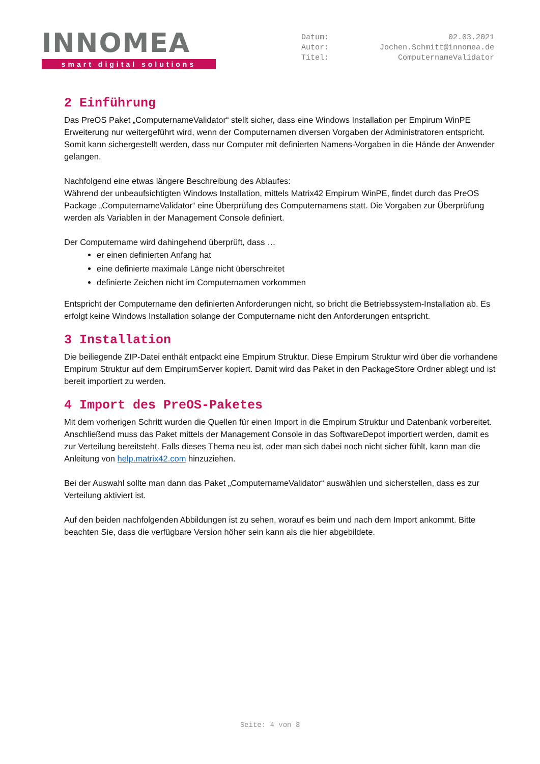INNOMEA
smart digital solutions
Datum:
Autor:
Titel:
02.03.2021
Jochen.Schmitt@innomea.de
ComputernameValidator
2 Einführung
Das PreOS Paket „ComputernameValidator“ stellt sicher, dass eine Windows Installation per Empirum WinPE Erweiterung nur weitergeführt wird, wenn der Computernamen diversen Vorgaben der Administratoren entspricht. Somit kann sichergestellt werden, dass nur Computer mit definierten Namens-Vorgaben in die Hände der Anwender gelangen.
Nachfolgend eine etwas längere Beschreibung des Ablaufes:
Während der unbeaufsichtigten Windows Installation, mittels Matrix42 Empirum WinPE, findet durch das PreOS Package „ComputernameValidator“ eine Überprüfung des Computernamens statt. Die Vorgaben zur Überprüfung werden als Variablen in der Management Console definiert.
Der Computername wird dahingehend überprüft, dass …
er einen definierten Anfang hat
eine definierte maximale Länge nicht überschreitet
definierte Zeichen nicht im Computernamen vorkommen
Entspricht der Computername den definierten Anforderungen nicht, so bricht die Betriebssystem-Installation ab. Es erfolgt keine Windows Installation solange der Computername nicht den Anforderungen entspricht.
3 Installation
Die beiliegende ZIP-Datei enthält entpackt eine Empirum Struktur. Diese Empirum Struktur wird über die vorhandene Empirum Struktur auf dem EmpirumServer kopiert. Damit wird das Paket in den PackageStore Ordner ablegt und ist bereit importiert zu werden.
4 Import des PreOS-Paketes
Mit dem vorherigen Schritt wurden die Quellen für einen Import in die Empirum Struktur und Datenbank vorbereitet. Anschließend muss das Paket mittels der Management Console in das SoftwareDepot importiert werden, damit es zur Verteilung bereitsteht. Falls dieses Thema neu ist, oder man sich dabei noch nicht sicher fühlt, kann man die Anleitung von help.matrix42.com hinzuziehen.
Bei der Auswahl sollte man dann das Paket „ComputernameValidator“ auswählen und sicherstellen, dass es zur Verteilung aktiviert ist.
Auf den beiden nachfolgenden Abbildungen ist zu sehen, worauf es beim und nach dem Import ankommt. Bitte beachten Sie, dass die verfügbare Version höher sein kann als die hier abgebildete.
Seite: 4 von 8